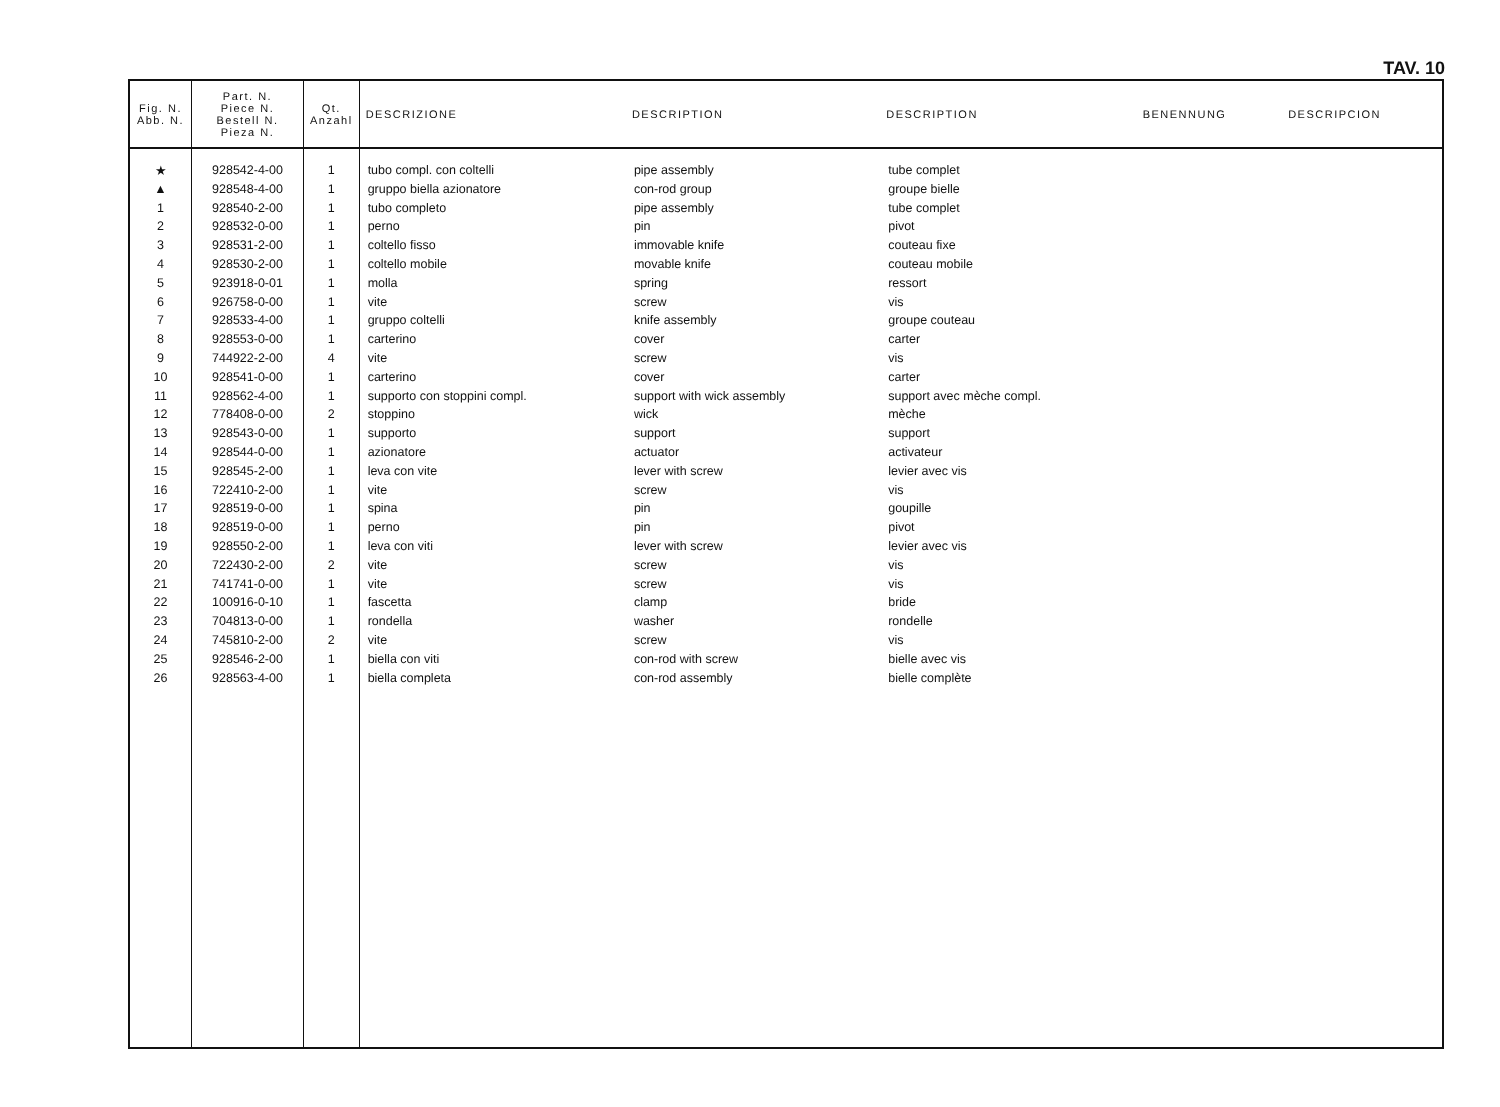TAV. 10
| Fig. N. Abb. N. | Part. N. Piece N. Bestell N. Pieza N. | Qt. Anzahl | DESCRIZIONE | DESCRIPTION | DESCRIPTION | BENENNUNG | DESCRIPCION |
| --- | --- | --- | --- | --- | --- | --- | --- |
| ★ | 928542-4-00 | 1 | tubo compl. con coltelli | pipe assembly | tube complet | | |
| ▲ | 928548-4-00 | 1 | gruppo biella azionatore | con-rod group | groupe bielle | | |
| 1 | 928540-2-00 | 1 | tubo completo | pipe assembly | tube complet | | |
| 2 | 928532-0-00 | 1 | perno | pin | pivot | | |
| 3 | 928531-2-00 | 1 | coltello fisso | immovable knife | couteau fixe | | |
| 4 | 928530-2-00 | 1 | coltello mobile | movable knife | couteau mobile | | |
| 5 | 923918-0-01 | 1 | molla | spring | ressort | | |
| 6 | 926758-0-00 | 1 | vite | screw | vis | | |
| 7 | 928533-4-00 | 1 | gruppo coltelli | knife assembly | groupe couteau | | |
| 8 | 928553-0-00 | 1 | carterino | cover | carter | | |
| 9 | 744922-2-00 | 4 | vite | screw | vis | | |
| 10 | 928541-0-00 | 1 | carterino | cover | carter | | |
| 11 | 928562-4-00 | 1 | supporto con stoppini compl. | support with wick assembly | support avec mèche compl. | | |
| 12 | 778408-0-00 | 2 | stoppino | wick | mèche | | |
| 13 | 928543-0-00 | 1 | supporto | support | support | | |
| 14 | 928544-0-00 | 1 | azionatore | actuator | activateur | | |
| 15 | 928545-2-00 | 1 | leva con vite | lever with screw | levier avec vis | | |
| 16 | 722410-2-00 | 1 | vite | screw | vis | | |
| 17 | 928519-0-00 | 1 | spina | pin | goupille | | |
| 18 | 928519-0-00 | 1 | perno | pin | pivot | | |
| 19 | 928550-2-00 | 1 | leva con viti | lever with screw | levier avec vis | | |
| 20 | 722430-2-00 | 2 | vite | screw | vis | | |
| 21 | 741741-0-00 | 1 | vite | screw | vis | | |
| 22 | 100916-0-10 | 1 | fascetta | clamp | bride | | |
| 23 | 704813-0-00 | 1 | rondella | washer | rondelle | | |
| 24 | 745810-2-00 | 2 | vite | screw | vis | | |
| 25 | 928546-2-00 | 1 | biella con viti | con-rod with screw | bielle avec vis | | |
| 26 | 928563-4-00 | 1 | biella completa | con-rod assembly | bielle complète | | |